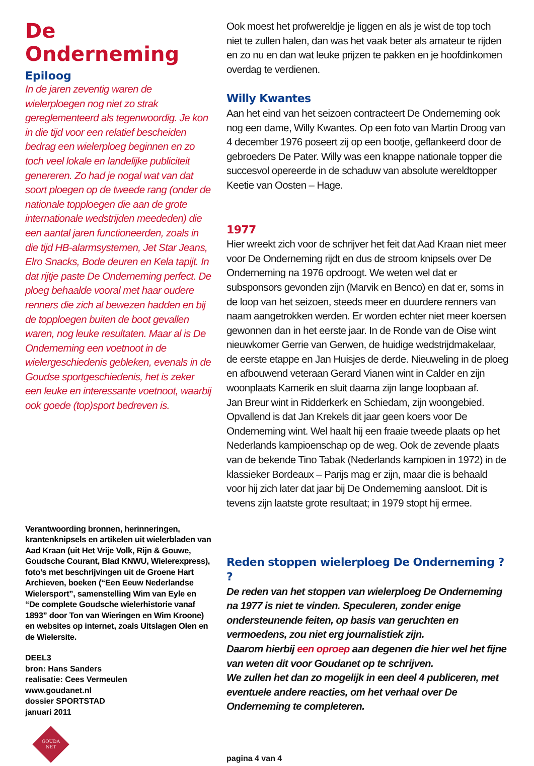De Onderneming
Epiloog
In de jaren zeventig waren de wielerploegen nog niet zo strak gereglementeerd als tegenwoordig. Je kon in die tijd voor een relatief bescheiden bedrag een wielerploeg beginnen en zo toch veel lokale en landelijke publiciteit genereren. Zo had je nogal wat van dat soort ploegen op de tweede rang (onder de nationale topploegen die aan de grote internationale wedstrijden meededen) die een aantal jaren functioneerden, zoals in die tijd HB-alarmsystemen, Jet Star Jeans, Elro Snacks, Bode deuren en Kela tapijt. In dat rijtje paste De Onderneming perfect. De ploeg behaalde vooral met haar oudere renners die zich al bewezen hadden en bij de topploegen buiten de boot gevallen waren, nog leuke resultaten. Maar al is De Onderneming een voetnoot in de wielergeschiedenis gebleken, evenals in de Goudse sportgeschiedenis, het is zeker een leuke en interessante voetnoot, waarbij ook goede (top)sport bedreven is.
Verantwoording bronnen, herinneringen, krantenknipsels en artikelen uit wielerbladen van Aad Kraan (uit Het Vrije Volk, Rijn & Gouwe, Goudsche Courant, Blad KNWU, Wielerexpress), foto’s met beschrijvingen uit de Groene Hart Archieven, boeken (“Een Eeuw Nederlandse Wielersport”, samenstelling Wim van Eyle en “De complete Goudsche wielerhistorie vanaf 1893” door Ton van Wieringen en Wim Kroone) en websites op internet, zoals Uitslagen Olen en de Wielersite.
DEEL3
bron: Hans Sanders
realisatie: Cees Vermeulen
www.goudanet.nl
dossier SPORTSTAD
januari 2011
GOUDA
NET
Ook moest het profwereldje je liggen en als je wist de top toch niet te zullen halen, dan was het vaak beter als amateur te rijden en zo nu en dan wat leuke prijzen te pakken en je hoofdinkomen overdag te verdienen.
Willy Kwantes
Aan het eind van het seizoen contracteert De Onderneming ook nog een dame, Willy Kwantes. Op een foto van Martin Droog van 4 december 1976 poseert zij op een bootje, geflankeerd door de gebroeders De Pater. Willy was een knappe nationale topper die succesvol opereerde in de schaduw van absolute wereldtopper Keetie van Oosten – Hage.
1977
Hier wreekt zich voor de schrijver het feit dat Aad Kraan niet meer voor De Onderneming rijdt en dus de stroom knipsels over De Onderneming na 1976 opdroogt. We weten wel dat er subsponsors gevonden zijn (Marvik en Benco) en dat er, soms in de loop van het seizoen, steeds meer en duurdere renners van naam aangetrokken werden. Er worden echter niet meer koersen gewonnen dan in het eerste jaar. In de Ronde van de Oise wint nieuwkomer Gerrie van Gerwen, de huidige wedstrijdmakelaar, de eerste etappe en Jan Huisjes de derde. Nieuweling in de ploeg en afbouwend veteraan Gerard Vianen wint in Calder en zijn woonplaats Kamerik en sluit daarna zijn lange loopbaan af.
Jan Breur wint in Ridderkerk en Schiedam, zijn woongebied. Opvallend is dat Jan Krekels dit jaar geen koers voor De Onderneming wint. Wel haalt hij een fraaie tweede plaats op het Nederlands kampioenschap op de weg. Ook de zevende plaats van de bekende Tino Tabak (Nederlands kampioen in 1972) in de klassieker Bordeaux – Parijs mag er zijn, maar die is behaald voor hij zich later dat jaar bij De Onderneming aansloot. Dit is tevens zijn laatste grote resultaat; in 1979 stopt hij ermee.
Reden stoppen wielerploeg De Onderneming ? ?
De reden van het stoppen van wielerploeg De Onderneming na 1977 is niet te vinden. Speculeren, zonder enige ondersteunende feiten, op basis van geruchten en vermoedens, zou niet erg journalistiek zijn.
Daarom hierbij een oproep aan degenen die hier wel het fijne van weten dit voor Goudanet op te schrijven.
We zullen het dan zo mogelijk in een deel 4 publiceren, met eventuele andere reacties, om het verhaal over De Onderneming te completeren.
pagina 4 van 4